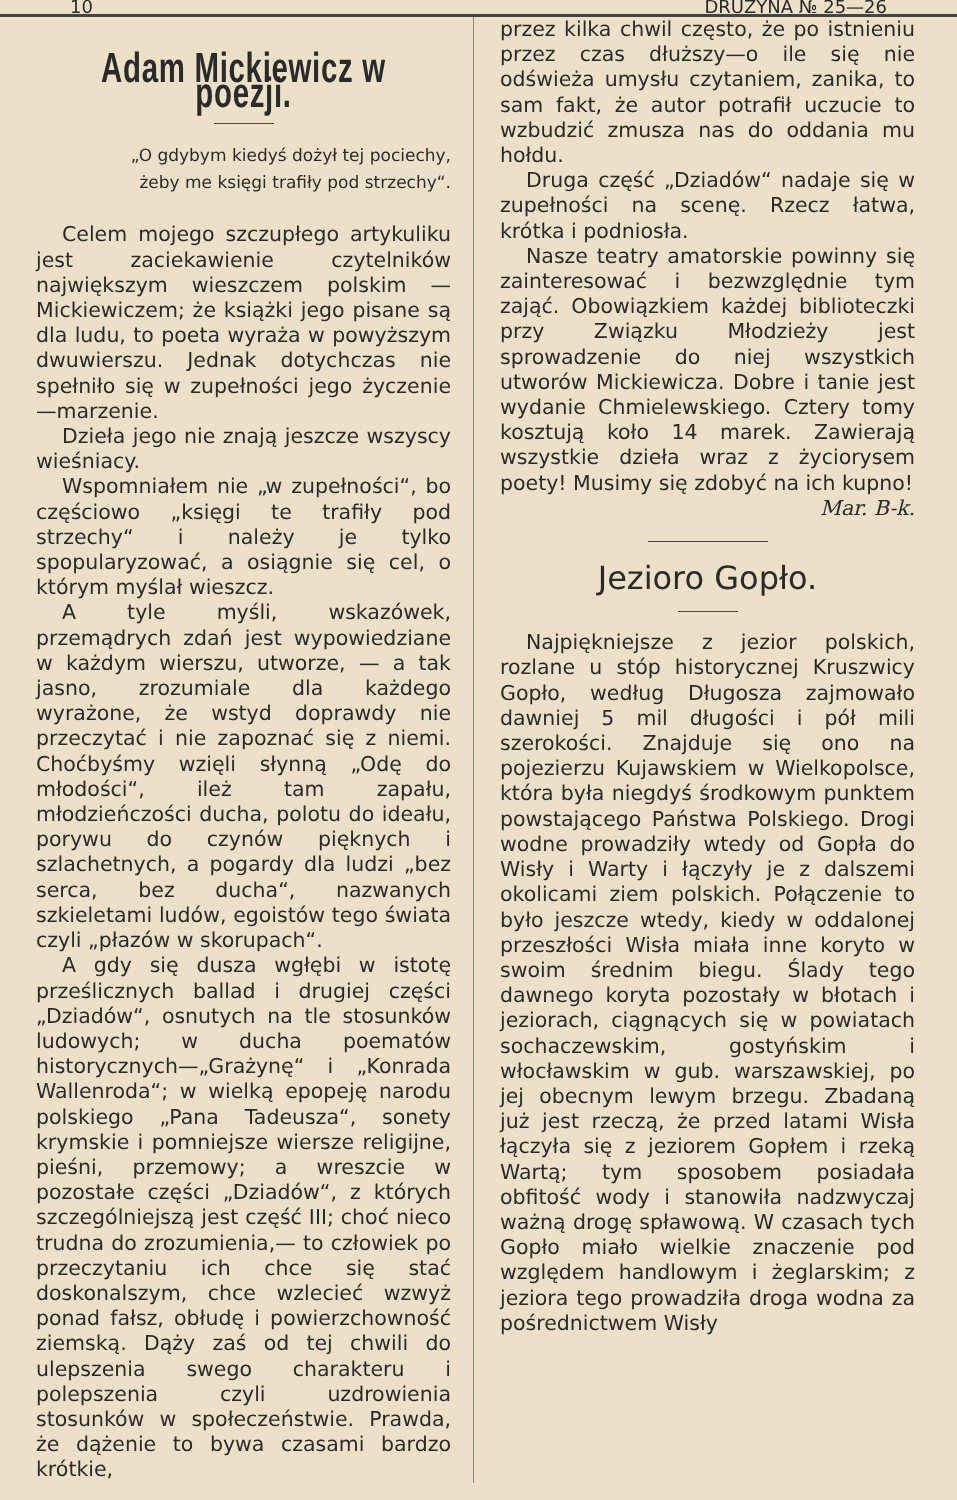10 DRUŻYNA № 25—26
Adam Mickiewicz w poezji.
„O gdybym kiedyś dożył tej pociechy,
żeby me księgi trafiły pod strzechy“.
Celem mojego szczupłego artykuliku jest zaciekawienie czytelników największym wieszczem polskim — Mickiewiczem; że książki jego pisane są dla ludu, to poeta wyraża w powyższym dwuwierszu. Jednak dotychczas nie spełniło się w zupełności jego życzenie—marzenie.
Dzieła jego nie znają jeszcze wszyscy wieśniacy.
Wspomniałem nie „w zupełności“, bo częściowo „księgi te trafiły pod strzechy“ i należy je tylko spopularyzować, a osiągnie się cel, o którym myślał wieszcz.
A tyle myśli, wskazówek, przemądrych zdań jest wypowiedziane w każdym wierszu, utworze, — a tak jasno, zrozumiale dla każdego wyrażone, że wstyd doprawdy nie przeczytać i nie zapoznać się z niemi. Choćbyśmy wzięli słynną „Odę do młodości“, ileż tam zapału, młodzieńczości ducha, polotu do ideału, porywu do czynów pięknych i szlachetnych, a pogardy dla ludzi „bez serca, bez ducha“, nazwanych szkieletami ludów, egoistów tego świata czyli „płazów w skorupach“.
A gdy się dusza wgłębi w istotę prześlicznych ballad i drugiej części „Dziadów“, osnutych na tle stosunków ludowych; w ducha poematów historycznych—„Grażynę“ i „Konrada Wallenroda“; w wielką epopeję narodu polskiego „Pana Tadeusza“, sonety krymskie i pomniejsze wiersze religijne, pieśni, przemowy; a wreszcie w pozostałe części „Dziadów“, z których szczególniejszą jest część III; choć nieco trudna do zrozumienia,— to człowiek po przeczytaniu ich chce się stać doskonalszym, chce wzlecieć wzwyż ponad fałsz, obłudę i powierzchowność ziemską. Dąży zaś od tej chwili do ulepszenia swego charakteru i polepszenia czyli uzdrowienia stosunków w społeczeństwie. Prawda, że dążenie to bywa czasami bardzo krótkie,
przez kilka chwil często, że po istnieniu przez czas dłuższy—o ile się nie odświeża umysłu czytaniem, zanika, to sam fakt, że autor potrafił uczucie to wzbudzić zmusza nas do oddania mu hołdu.
Druga część „Dziadów“ nadaje się w zupełności na scenę. Rzecz łatwa, krótka i podniosła.
Nasze teatry amatorskie powinny się zainteresować i bezwzględnie tym zająć. Obowiązkiem każdej biblioteczki przy Związku Młodzieży jest sprowadzenie do niej wszystkich utworów Mickiewicza. Dobre i tanie jest wydanie Chmielewskiego. Cztery tomy kosztują koło 14 marek. Zawierają wszystkie dzieła wraz z życiorysem poety! Musimy się zdobyć na ich kupno! Mar. B-k.
Jezioro Gopło.
Najpiękniejsze z jezior polskich, rozlane u stóp historycznej Kruszwicy Gopło, według Długosza zajmowało dawniej 5 mil długości i pół mili szerokości. Znajduje się ono na pojezierzu Kujawskiem w Wielkopolsce, która była niegdyś środkowym punktem powstającego Państwa Polskiego. Drogi wodne prowadziły wtedy od Gopła do Wisły i Warty i łączyły je z dalszemi okolicami ziem polskich. Połączenie to było jeszcze wtedy, kiedy w oddalonej przeszłości Wisła miała inne koryto w swoim średnim biegu. Ślady tego dawnego koryta pozostały w błotach i jeziorach, ciągnących się w powiatach sochaczewskim, gostyńskim i włocławskim w gub. warszawskiej, po jej obecnym lewym brzegu. Zbadaną już jest rzeczą, że przed latami Wisła łączyła się z jeziorem Gopłem i rzeką Wartą; tym sposobem posiadała obfitość wody i stanowiła nadzwyczaj ważną drogę spławową. W czasach tych Gopło miało wielkie znaczenie pod względem handlowym i żeglarskim; z jeziora tego prowadziła droga wodna za pośrednictwem Wisły